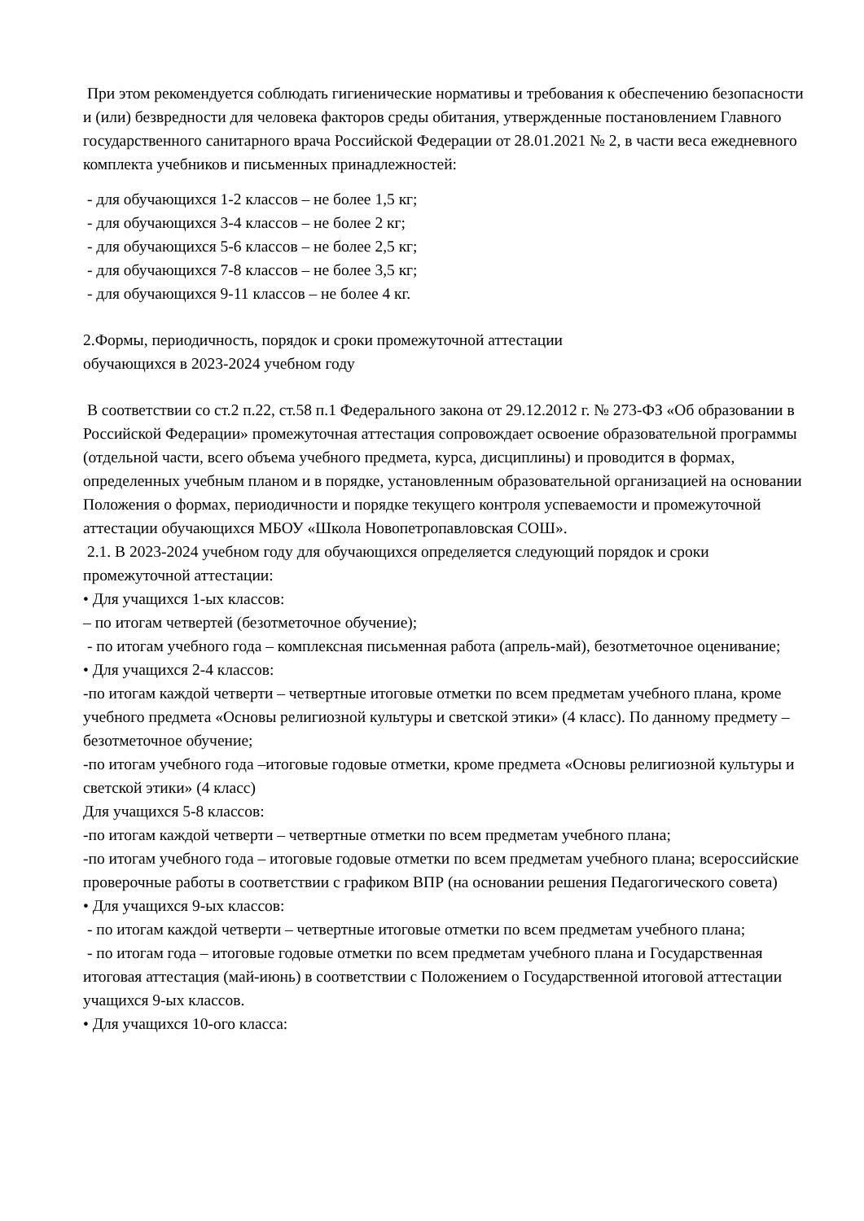При этом рекомендуется соблюдать гигиенические нормативы и требования к обеспечению безопасности и (или) безвредности для человека факторов среды обитания, утвержденные постановлением Главного государственного санитарного врача Российской Федерации от 28.01.2021 № 2, в части веса ежедневного комплекта учебников и письменных принадлежностей:
- для обучающихся 1-2 классов – не более 1,5 кг;
- для обучающихся 3-4 классов – не более 2 кг;
- для обучающихся 5-6 классов – не более 2,5 кг;
- для обучающихся 7-8 классов – не более 3,5 кг;
- для обучающихся 9-11 классов – не более 4 кг.
2.Формы, периодичность, порядок и сроки промежуточной аттестации
обучающихся в 2023-2024 учебном году
В соответствии со ст.2 п.22, ст.58 п.1 Федерального закона от 29.12.2012 г. № 273-ФЗ «Об образовании в Российской Федерации» промежуточная аттестация сопровождает освоение образовательной программы (отдельной части, всего объема учебного предмета, курса, дисциплины) и проводится в формах, определенных учебным планом и в порядке, установленным образовательной организацией на основании Положения о формах, периодичности и порядке текущего контроля успеваемости и промежуточной аттестации обучающихся МБОУ «Школа Новопетропавловская СОШ».
2.1. В 2023-2024 учебном году для обучающихся определяется следующий порядок и сроки промежуточной аттестации:
• Для учащихся 1-ых классов:
– по итогам четвертей (безотметочное обучение);
- по итогам учебного года – комплексная письменная работа (апрель-май), безотметочное оценивание;
• Для учащихся 2-4 классов:
-по итогам каждой четверти – четвертные итоговые отметки по всем предметам учебного плана, кроме учебного предмета «Основы религиозной культуры и светской этики» (4 класс). По данному предмету – безотметочное обучение;
-по итогам учебного года –итоговые годовые отметки, кроме предмета «Основы религиозной культуры и светской этики» (4 класс)
Для учащихся 5-8 классов:
-по итогам каждой четверти – четвертные отметки по всем предметам учебного плана;
-по итогам учебного года – итоговые годовые отметки по всем предметам учебного плана; всероссийские проверочные работы в соответствии с графиком ВПР (на основании решения Педагогического совета)
• Для учащихся 9-ых классов:
- по итогам каждой четверти – четвертные итоговые отметки по всем предметам учебного плана;
- по итогам года – итоговые годовые отметки по всем предметам учебного плана и Государственная итоговая аттестация (май-июнь) в соответствии с Положением о Государственной итоговой аттестации учащихся 9-ых классов.
• Для учащихся 10-ого класса: